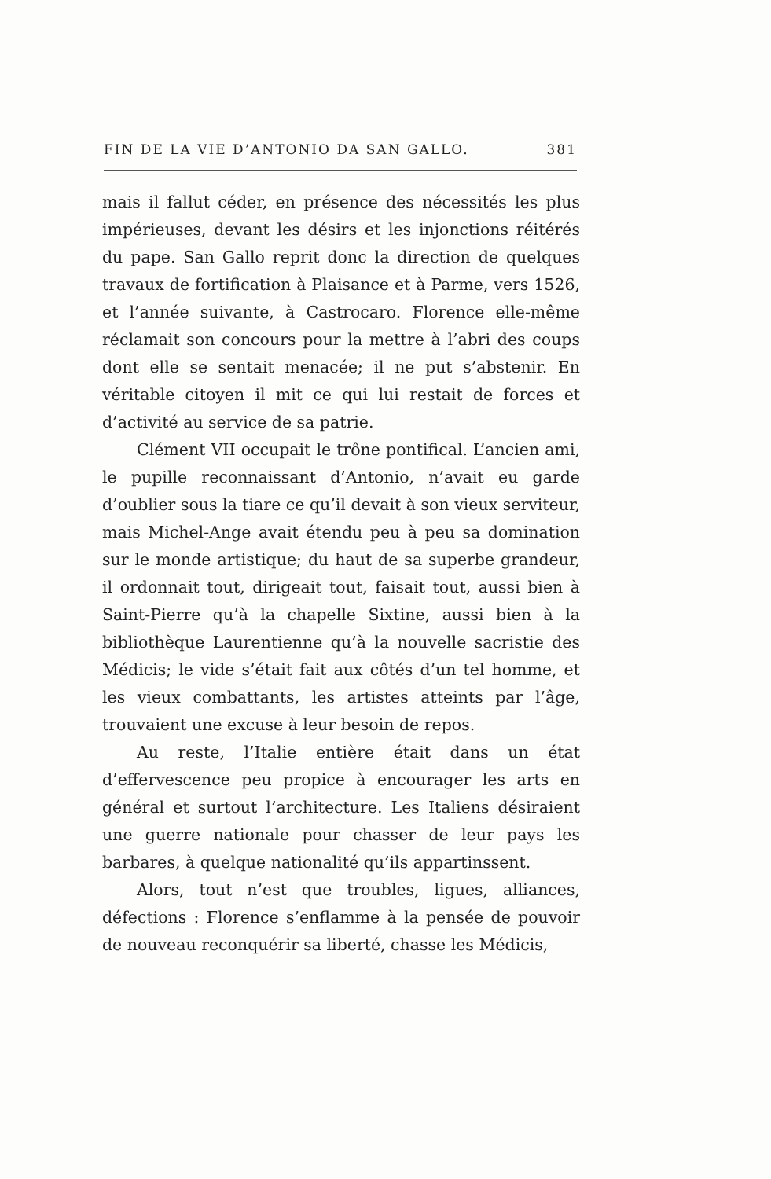FIN DE LA VIE D’ANTONIO DA SAN GALLO. 381
mais il fallut céder, en présence des nécessités les plus impérieuses, devant les désirs et les injonctions réitérés du pape. San Gallo reprit donc la direction de quelques travaux de fortification à Plaisance et à Parme, vers 1526, et l’année suivante, à Castrocaro. Florence elle-même réclamait son concours pour la mettre à l’abri des coups dont elle se sentait menacée; il ne put s’abstenir. En véritable citoyen il mit ce qui lui restait de forces et d’activité au service de sa patrie.
Clément VII occupait le trône pontifical. L’ancien ami, le pupille reconnaissant d’Antonio, n’avait eu garde d’oublier sous la tiare ce qu’il devait à son vieux serviteur, mais Michel-Ange avait étendu peu à peu sa domination sur le monde artistique; du haut de sa superbe grandeur, il ordonnait tout, dirigeait tout, faisait tout, aussi bien à Saint-Pierre qu’à la chapelle Sixtine, aussi bien à la bibliothèque Laurentienne qu’à la nouvelle sacristie des Médicis; le vide s’était fait aux côtés d’un tel homme, et les vieux combattants, les artistes atteints par l’âge, trouvaient une excuse à leur besoin de repos.
Au reste, l’Italie entière était dans un état d’effervescence peu propice à encourager les arts en général et surtout l’architecture. Les Italiens désiraient une guerre nationale pour chasser de leur pays les barbares, à quelque nationalité qu’ils appartinssent.
Alors, tout n’est que troubles, ligues, alliances, défections : Florence s’enflamme à la pensée de pouvoir de nouveau reconquérir sa liberté, chasse les Médicis,